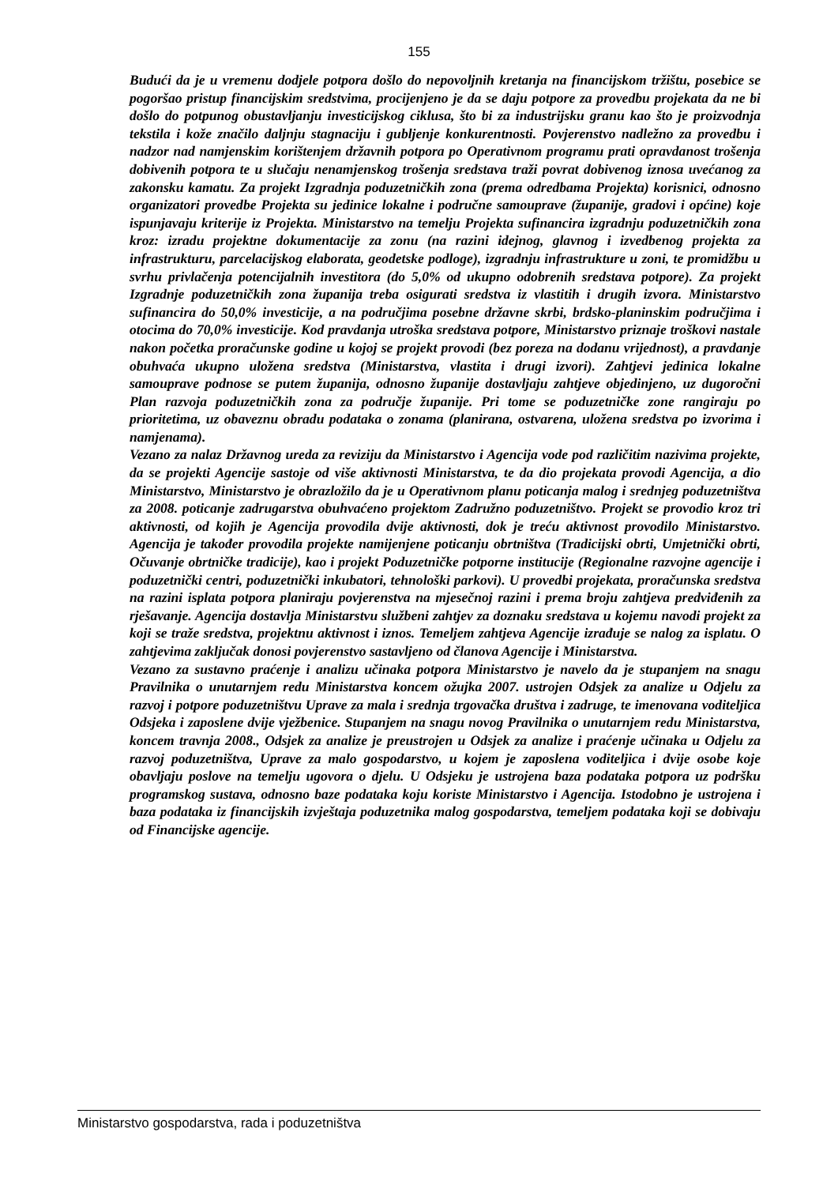155
Budući da je u vremenu dodjele potpora došlo do nepovoljnih kretanja na financijskom tržištu, posebice se pogoršao pristup financijskim sredstvima, procijenjeno je da se daju potpore za provedbu projekata da ne bi došlo do potpunog obustavljanju investicijskog ciklusa, što bi za industrijsku granu kao što je proizvodnja tekstila i kože značilo daljnju stagnaciju i gubljenje konkurentnosti. Povjerenstvo nadležno za provedbu i nadzor nad namjenskim korištenjem državnih potpora po Operativnom programu prati opravdanost trošenja dobivenih potpora te u slučaju nenamjenskog trošenja sredstava traži povrat dobivenog iznosa uvećanog za zakonsku kamatu. Za projekt Izgradnja poduzetničkih zona (prema odredbama Projekta) korisnici, odnosno organizatori provedbe Projekta su jedinice lokalne i područne samouprave (županije, gradovi i općine) koje ispunjavaju kriterije iz Projekta. Ministarstvo na temelju Projekta sufinancira izgradnju poduzetničkih zona kroz: izradu projektne dokumentacije za zonu (na razini idejnog, glavnog i izvedbenog projekta za infrastrukturu, parcelacijskog elaborata, geodetske podloge), izgradnju infrastrukture u zoni, te promidžbu u svrhu privlačenja potencijalnih investitora (do 5,0% od ukupno odobrenih sredstava potpore). Za projekt Izgradnje poduzetničkih zona županija treba osigurati sredstva iz vlastitih i drugih izvora. Ministarstvo sufinancira do 50,0% investicije, a na područjima posebne državne skrbi, brdsko-planinskim područjima i otocima do 70,0% investicije. Kod pravdanja utroška sredstava potpore, Ministarstvo priznaje troškovi nastale nakon početka proračunske godine u kojoj se projekt provodi (bez poreza na dodanu vrijednost), a pravdanje obuhvaća ukupno uložena sredstva (Ministarstva, vlastita i drugi izvori). Zahtjevi jedinica lokalne samouprave podnose se putem županija, odnosno županije dostavljaju zahtjeve objedinjeno, uz dugoročni Plan razvoja poduzetničkih zona za područje županije. Pri tome se poduzetničke zone rangiraju po prioritetima, uz obaveznu obradu podataka o zonama (planirana, ostvarena, uložena sredstva po izvorima i namjenama).
Vezano za nalaz Državnog ureda za reviziju da Ministarstvo i Agencija vode pod različitim nazivima projekte, da se projekti Agencije sastoje od više aktivnosti Ministarstva, te da dio projekata provodi Agencija, a dio Ministarstvo, Ministarstvo je obrazložilo da je u Operativnom planu poticanja malog i srednjeg poduzetništva za 2008. poticanje zadrugarstva obuhvaćeno projektom Zadružno poduzetništvo. Projekt se provodio kroz tri aktivnosti, od kojih je Agencija provodila dvije aktivnosti, dok je treću aktivnost provodilo Ministarstvo. Agencija je također provodila projekte namijenjene poticanju obrtništva (Tradicijski obrti, Umjetnički obrti, Očuvanje obrtničke tradicije), kao i projekt Poduzetničke potporne institucije (Regionalne razvojne agencije i poduzetnički centri, poduzetnički inkubatori, tehnološki parkovi). U provedbi projekata, proračunska sredstva na razini isplata potpora planiraju povjerenstva na mjesečnoj razini i prema broju zahtjeva predviđenih za rješavanje. Agencija dostavlja Ministarstvu službeni zahtjev za doznaku sredstava u kojemu navodi projekt za koji se traže sredstva, projektnu aktivnost i iznos. Temeljem zahtjeva Agencije izrađuje se nalog za isplatu. O zahtjevima zaključak donosi povjerenstvo sastavljeno od članova Agencije i Ministarstva.
Vezano za sustavno praćenje i analizu učinaka potpora Ministarstvo je navelo da je stupanjem na snagu Pravilnika o unutarnjem redu Ministarstva koncem ožujka 2007. ustrojen Odsjek za analize u Odjelu za razvoj i potpore poduzetništvu Uprave za mala i srednja trgovačka društva i zadruge, te imenovana voditeljica Odsjeka i zaposlene dvije vježbenice. Stupanjem na snagu novog Pravilnika o unutarnjem redu Ministarstva, koncem travnja 2008., Odsjek za analize je preustrojen u Odsjek za analize i praćenje učinaka u Odjelu za razvoj poduzetništva, Uprave za malo gospodarstvo, u kojem je zaposlena voditeljica i dvije osobe koje obavljaju poslove na temelju ugovora o djelu. U Odsjeku je ustrojena baza podataka potpora uz podršku programskog sustava, odnosno baze podataka koju koriste Ministarstvo i Agencija. Istodobno je ustrojena i baza podataka iz financijskih izvještaja poduzetnika malog gospodarstva, temeljem podataka koji se dobivaju od Financijske agencije.
Ministarstvo gospodarstva, rada i poduzetništva